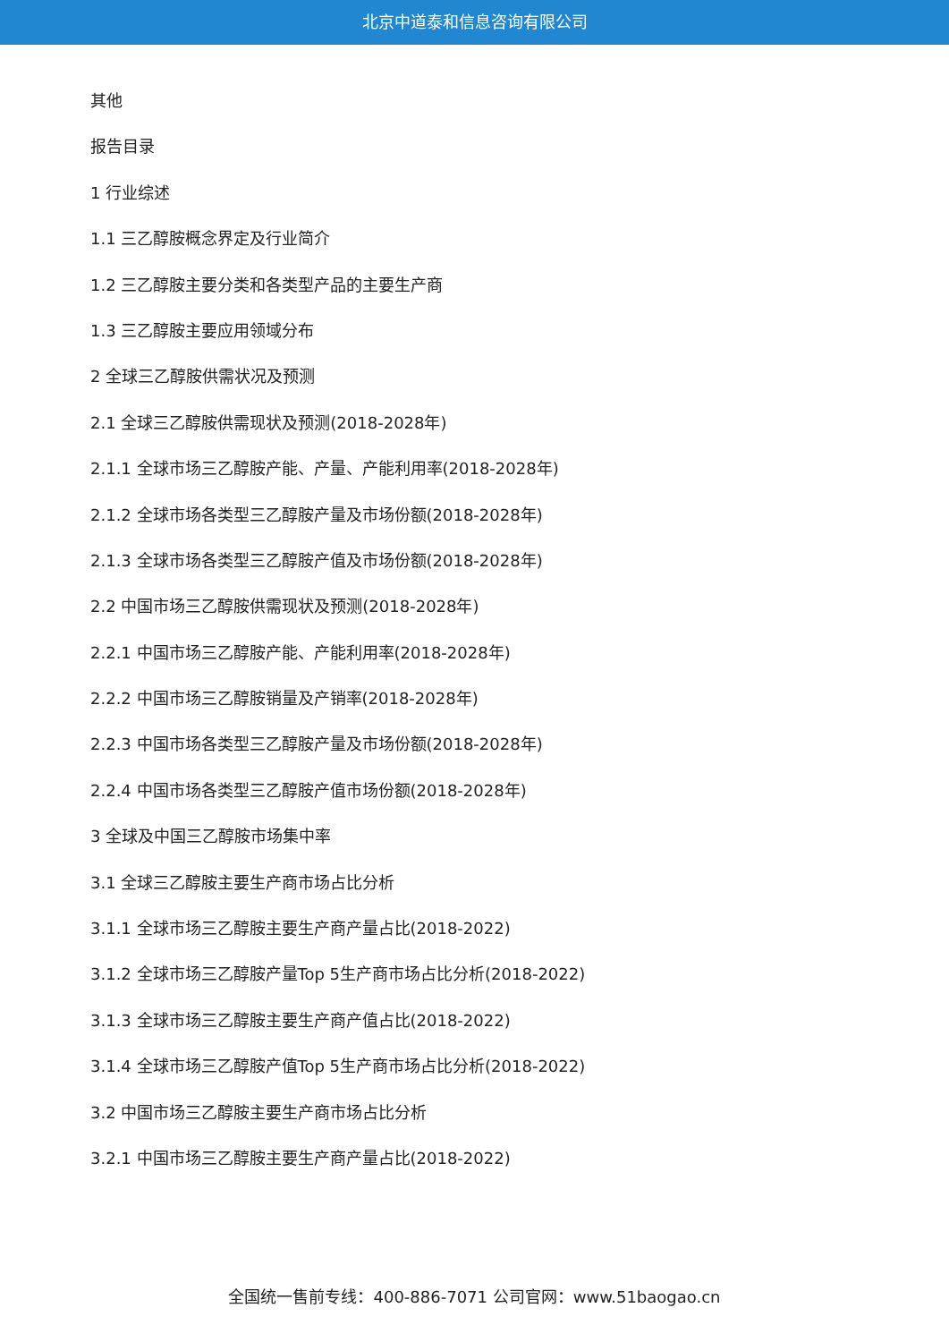北京中道泰和信息咨询有限公司
其他
报告目录
1 行业综述
1.1 三乙醇胺概念界定及行业简介
1.2 三乙醇胺主要分类和各类型产品的主要生产商
1.3 三乙醇胺主要应用领域分布
2 全球三乙醇胺供需状况及预测
2.1 全球三乙醇胺供需现状及预测(2018-2028年)
2.1.1 全球市场三乙醇胺产能、产量、产能利用率(2018-2028年)
2.1.2 全球市场各类型三乙醇胺产量及市场份额(2018-2028年)
2.1.3 全球市场各类型三乙醇胺产值及市场份额(2018-2028年)
2.2 中国市场三乙醇胺供需现状及预测(2018-2028年)
2.2.1 中国市场三乙醇胺产能、产能利用率(2018-2028年)
2.2.2 中国市场三乙醇胺销量及产销率(2018-2028年)
2.2.3 中国市场各类型三乙醇胺产量及市场份额(2018-2028年)
2.2.4 中国市场各类型三乙醇胺产值市场份额(2018-2028年)
3 全球及中国三乙醇胺市场集中率
3.1 全球三乙醇胺主要生产商市场占比分析
3.1.1 全球市场三乙醇胺主要生产商产量占比(2018-2022)
3.1.2 全球市场三乙醇胺产量Top 5生产商市场占比分析(2018-2022)
3.1.3 全球市场三乙醇胺主要生产商产值占比(2018-2022)
3.1.4 全球市场三乙醇胺产值Top 5生产商市场占比分析(2018-2022)
3.2 中国市场三乙醇胺主要生产商市场占比分析
3.2.1 中国市场三乙醇胺主要生产商产量占比(2018-2022)
全国统一售前专线：400-886-7071 公司官网：www.51baogao.cn